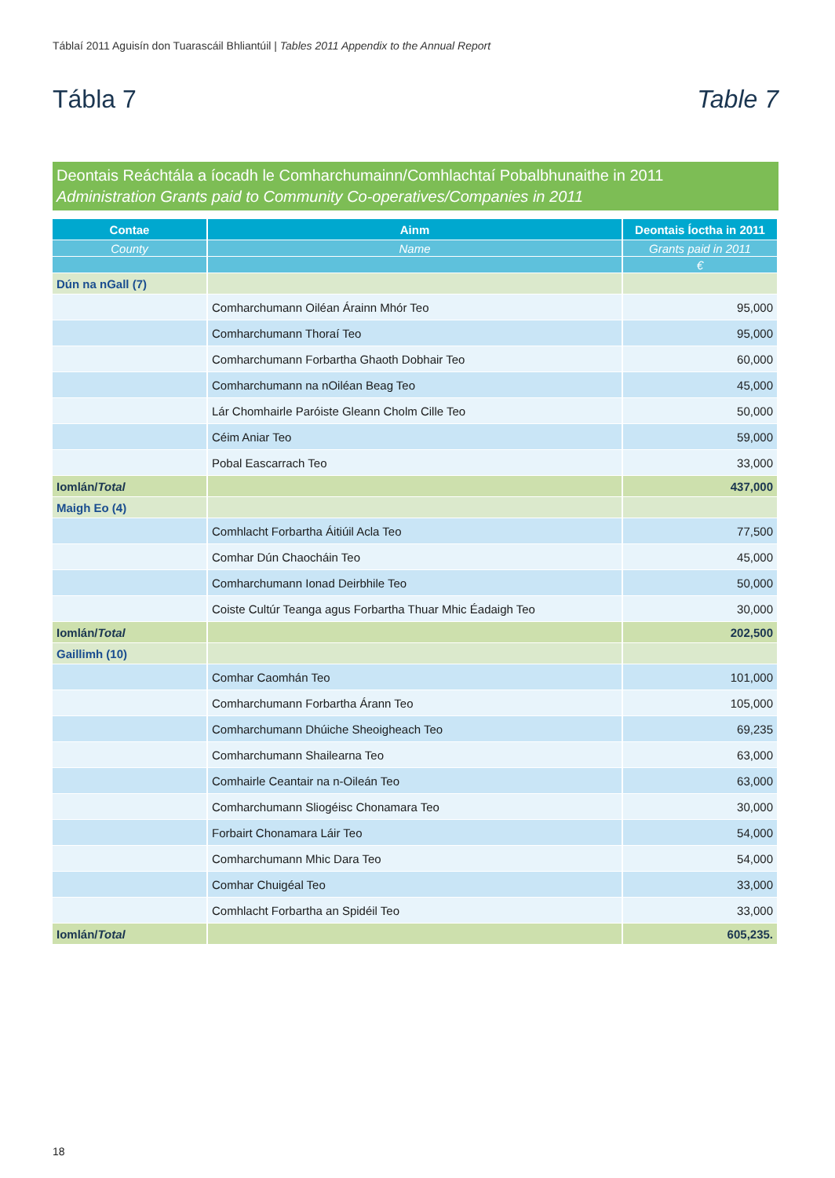Táblaí 2011 Aguisín don Tuarascáil Bhliantúil | Tables 2011 Appendix to the Annual Report
Tábla 7 Table 7
Deontais Reáchtála a íocadh le Comharchumainn/Comhlachtaí Pobalbhunaithe in 2011
Administration Grants paid to Community Co-operatives/Companies in 2011
| Contae | Ainm | Deontais Íoctha in 2011 |
| --- | --- | --- |
| County | Name | Grants paid in 2011 |
| | | € |
| Dún na nGall (7) | | |
| | Comharchumann Oiléan Árainn Mhór Teo | 95,000 |
| | Comharchumann Thoraí Teo | 95,000 |
| | Comharchumann Forbartha Ghaoth Dobhair Teo | 60,000 |
| | Comharchumann na nOiléan Beag Teo | 45,000 |
| | Lár Chomhairle Paróiste Gleann Cholm Cille Teo | 50,000 |
| | Céim Aniar Teo | 59,000 |
| | Pobal Eascarrach Teo | 33,000 |
| Iomlán/ Total | | 437,000 |
| Maigh Eo (4) | | |
| | Comhlacht Forbartha Áitiúil Acla Teo | 77,500 |
| | Comhar Dún Chaocháin Teo | 45,000 |
| | Comharchumann Ionad Deirbhile Teo | 50,000 |
| | Coiste Cultúr Teanga agus Forbartha Thuar Mhic Éadaigh Teo | 30,000 |
| Iomlán/ Total | | 202,500 |
| Gaillimh (10) | | |
| | Comhar Caomhán Teo | 101,000 |
| | Comharchumann Forbartha Árann Teo | 105,000 |
| | Comharchumann Dhúiche Sheoigheach Teo | 69,235 |
| | Comharchumann Shailearna Teo | 63,000 |
| | Comhairle Ceantair na n-Oileán Teo | 63,000 |
| | Comharchumann Sliogéisc Chonamara Teo | 30,000 |
| | Forbairt Chonamara Láir Teo | 54,000 |
| | Comharchumann Mhic Dara Teo | 54,000 |
| | Comhar Chuigéal Teo | 33,000 |
| | Comhlacht Forbartha an Spidéil Teo | 33,000 |
| Iomlán/ Total | | 605,235. |
18